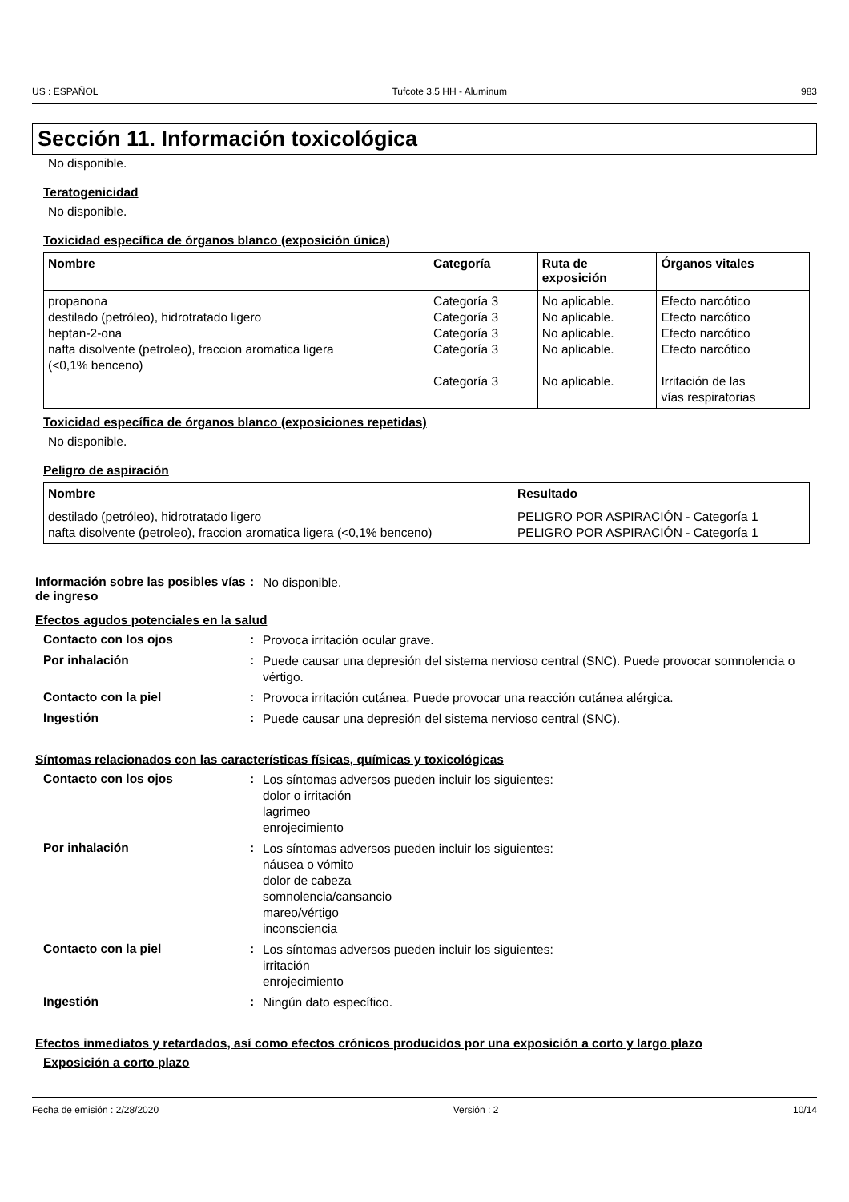US : ESPAÑOL Tufcote 3.5 HH - Aluminum 983
Sección 11. Información toxicológica
No disponible.
Teratogenicidad
No disponible.
Toxicidad específica de órganos blanco (exposición única)
| Nombre | Categoría | Ruta de exposición | Órganos vitales |
| --- | --- | --- | --- |
| propanona destilado (petróleo), hidrotratado ligero heptan-2-ona nafta disolvente (petroleo), fraccion aromatica ligera (<0,1% benceno) | Categoría 3 Categoría 3 Categoría 3 Categoría 3 Categoría 3 | No aplicable. No aplicable. No aplicable. No aplicable. No aplicable. | Efecto narcótico Efecto narcótico Efecto narcótico Efecto narcótico Irritación de las vías respiratorias |
Toxicidad específica de órganos blanco (exposiciones repetidas)
No disponible.
Peligro de aspiración
| Nombre | Resultado |
| --- | --- |
| destilado (petróleo), hidrotratado ligero nafta disolvente (petroleo), fraccion aromatica ligera (<0,1% benceno) | PELIGRO POR ASPIRACIÓN - Categoría 1 PELIGRO POR ASPIRACIÓN - Categoría 1 |
Información sobre las posibles vías de ingreso: No disponible.
Efectos agudos potenciales en la salud
Contacto con los ojos: Provoca irritación ocular grave. Por inhalación: Puede causar una depresión del sistema nervioso central (SNC). Puede provocar somnolencia o vértigo. Contacto con la piel: Provoca irritación cutánea. Puede provocar una reacción cutánea alérgica. Ingestión: Puede causar una depresión del sistema nervioso central (SNC).
Síntomas relacionados con las características físicas, químicas y toxicológicas
Contacto con los ojos: Los síntomas adversos pueden incluir los siguientes:
dolor o irritación
lagrimeo
enrojecimiento Por inhalación: Los síntomas adversos pueden incluir los siguientes:
náusea o vómito
dolor de cabeza
somnolencia/cansancio
mareo/vértigo
inconsciencia Contacto con la piel: Los síntomas adversos pueden incluir los siguientes:
irritación
enrojecimiento Ingestión: Ningún dato específico.
Efectos inmediatos y retardados, así como efectos crónicos producidos por una exposición a corto y largo plazo
Exposición a corto plazo
Fecha de emisión : 2/28/2020 Versión : 2 10/14